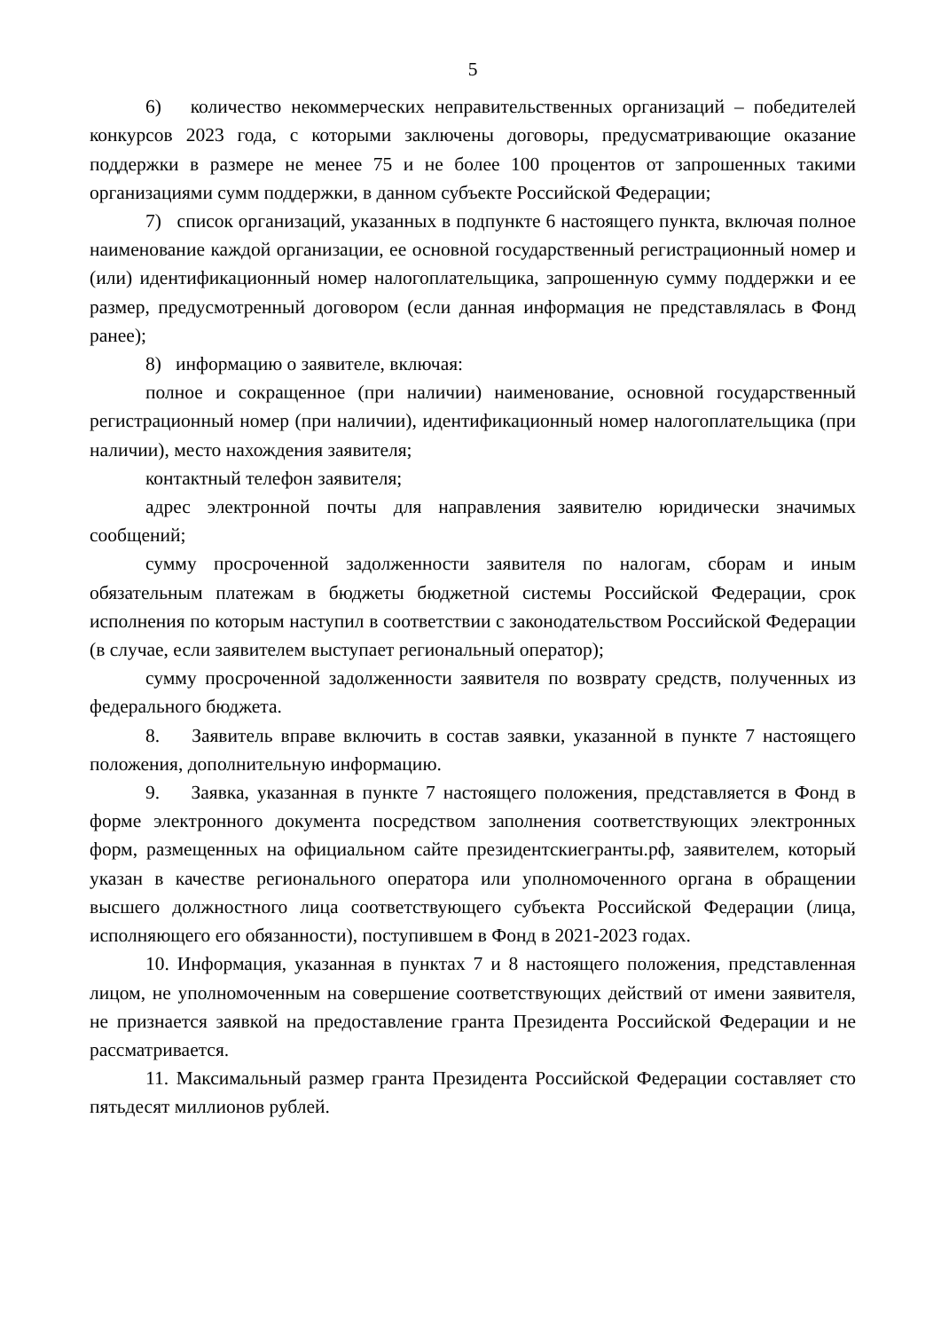5
6) количество некоммерческих неправительственных организаций – победителей конкурсов 2023 года, с которыми заключены договоры, предусматривающие оказание поддержки в размере не менее 75 и не более 100 процентов от запрошенных такими организациями сумм поддержки, в данном субъекте Российской Федерации;
7) список организаций, указанных в подпункте 6 настоящего пункта, включая полное наименование каждой организации, ее основной государственный регистрационный номер и (или) идентификационный номер налогоплательщика, запрошенную сумму поддержки и ее размер, предусмотренный договором (если данная информация не представлялась в Фонд ранее);
8) информацию о заявителе, включая:
полное и сокращенное (при наличии) наименование, основной государственный регистрационный номер (при наличии), идентификационный номер налогоплательщика (при наличии), место нахождения заявителя;
контактный телефон заявителя;
адрес электронной почты для направления заявителю юридически значимых сообщений;
сумму просроченной задолженности заявителя по налогам, сборам и иным обязательным платежам в бюджеты бюджетной системы Российской Федерации, срок исполнения по которым наступил в соответствии с законодательством Российской Федерации (в случае, если заявителем выступает региональный оператор);
сумму просроченной задолженности заявителя по возврату средств, полученных из федерального бюджета.
8. Заявитель вправе включить в состав заявки, указанной в пункте 7 настоящего положения, дополнительную информацию.
9. Заявка, указанная в пункте 7 настоящего положения, представляется в Фонд в форме электронного документа посредством заполнения соответствующих электронных форм, размещенных на официальном сайте президентскиегранты.рф, заявителем, который указан в качестве регионального оператора или уполномоченного органа в обращении высшего должностного лица соответствующего субъекта Российской Федерации (лица, исполняющего его обязанности), поступившем в Фонд в 2021-2023 годах.
10. Информация, указанная в пунктах 7 и 8 настоящего положения, представленная лицом, не уполномоченным на совершение соответствующих действий от имени заявителя, не признается заявкой на предоставление гранта Президента Российской Федерации и не рассматривается.
11. Максимальный размер гранта Президента Российской Федерации составляет сто пятьдесят миллионов рублей.